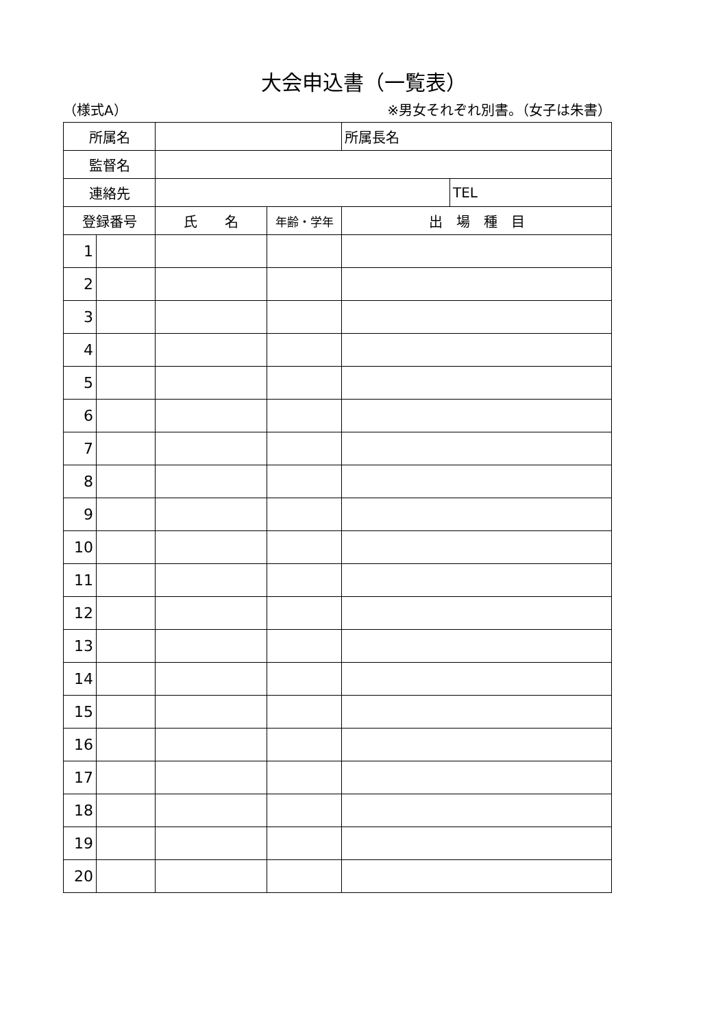大会申込書（一覧表）
（様式A） ※男女それぞれ別書。（女子は朱書）
| 所属名 | | | | 所属長名 | |
| 監督名 | | | | | |
| 連絡先 | | | | | TEL |
| 登録番号 | | 氏 名 | 年齢・学年 | 出 場 種 目 | |
| 1 | | | | | |
| 2 | | | | | |
| 3 | | | | | |
| 4 | | | | | |
| 5 | | | | | |
| 6 | | | | | |
| 7 | | | | | |
| 8 | | | | | |
| 9 | | | | | |
| 10 | | | | | |
| 11 | | | | | |
| 12 | | | | | |
| 13 | | | | | |
| 14 | | | | | |
| 15 | | | | | |
| 16 | | | | | |
| 17 | | | | | |
| 18 | | | | | |
| 19 | | | | | |
| 20 | | | | | |